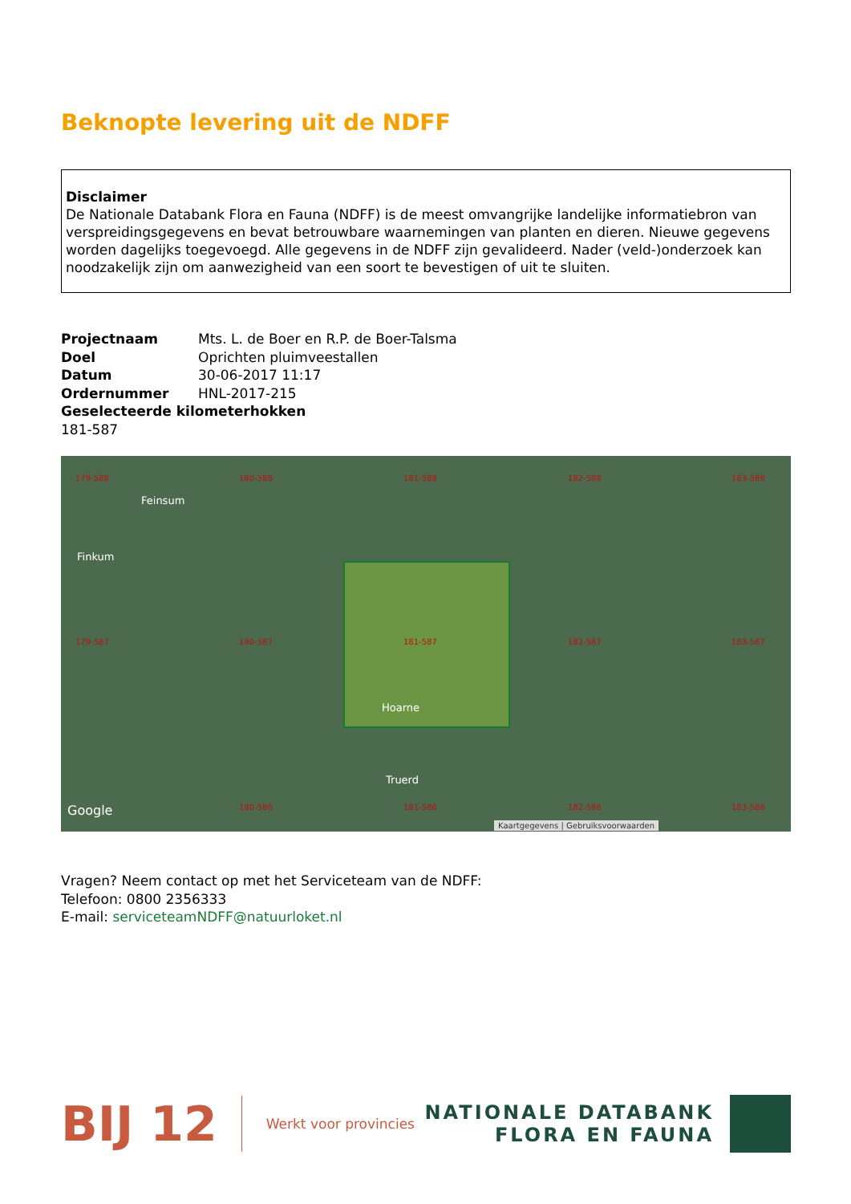Beknopte levering uit de NDFF
Disclaimer
De Nationale Databank Flora en Fauna (NDFF) is de meest omvangrijke landelijke informatiebron van verspreidingsgegevens en bevat betrouwbare waarnemingen van planten en dieren. Nieuwe gegevens worden dagelijks toegevoegd. Alle gegevens in de NDFF zijn gevalideerd. Nader (veld-)onderzoek kan noodzakelijk zijn om aanwezigheid van een soort te bevestigen of uit te sluiten.
Projectnaam Mts. L. de Boer en R.P. de Boer-Talsma
Doel Oprichten pluimveestallen
Datum 30-06-2017 11:17
Ordernummer HNL-2017-215
Geselecteerde kilometerhokken
181-587
179-588 180-588 181-588 182-588 183-588
Feinsum
Finkum
179-587 180-587 181-587 182-587 183-587
Hoarne
Truerd
Google 180-586 181-586 182-586 183-586
Kaartgegevens | Gebruiksvoorwaarden
Vragen? Neem contact op met het Serviceteam van de NDFF:
Telefoon: 0800 2356333
E-mail: serviceteamNDFF@natuurloket.nl
BIJ 12 Werkt voor provincies
NATIONALE DATABANK
FLORA EN FAUNA